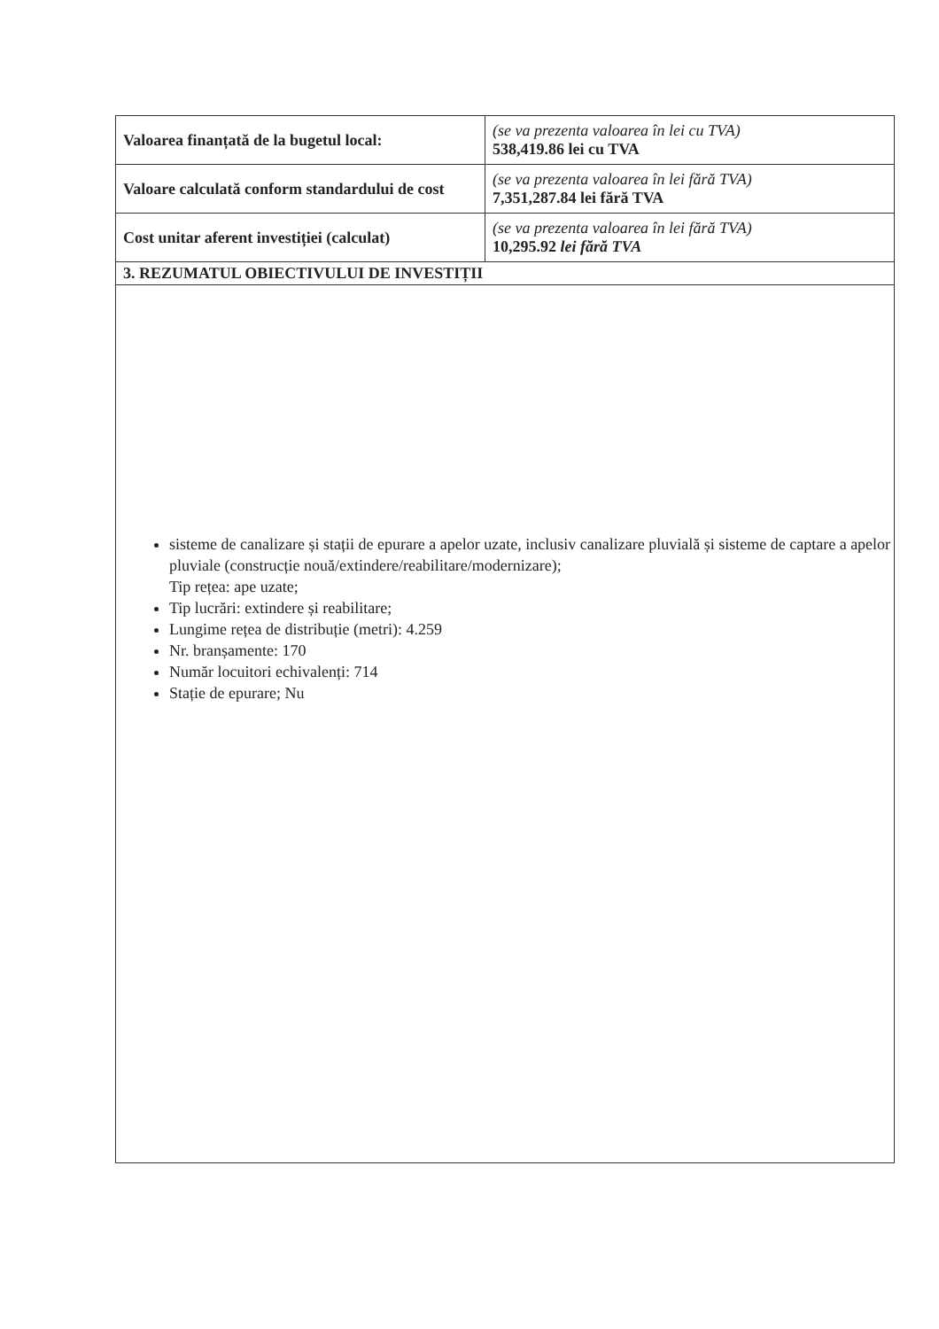| Valoarea finanțată de la bugetul local: | (se va prezenta valoarea în lei cu TVA) 538,419.86 lei cu TVA |
| Valoare calculată conform standardului de cost | (se va prezenta valoarea în lei fără TVA) 7,351,287.84 lei fără TVA |
| Cost unitar aferent investiției (calculat) | (se va prezenta valoarea în lei fără TVA) 10,295.92 lei fără TVA |
| 3. REZUMATUL OBIECTIVULUI DE INVESTIȚII | |
| sisteme de canalizare și stații de epurare a apelor uzate, inclusiv canalizare pluvială și sisteme de captare a apelor pluviale (construcție nouă/extindere/reabilitare/modernizare); Tip rețea: ape uzate; Tip lucrări: extindere și reabilitare; Lungime rețea de distribuție (metri): 4.259 Nr. branșamente: 170 Număr locuitori echivalenți: 714 Stație de epurare; Nu | |